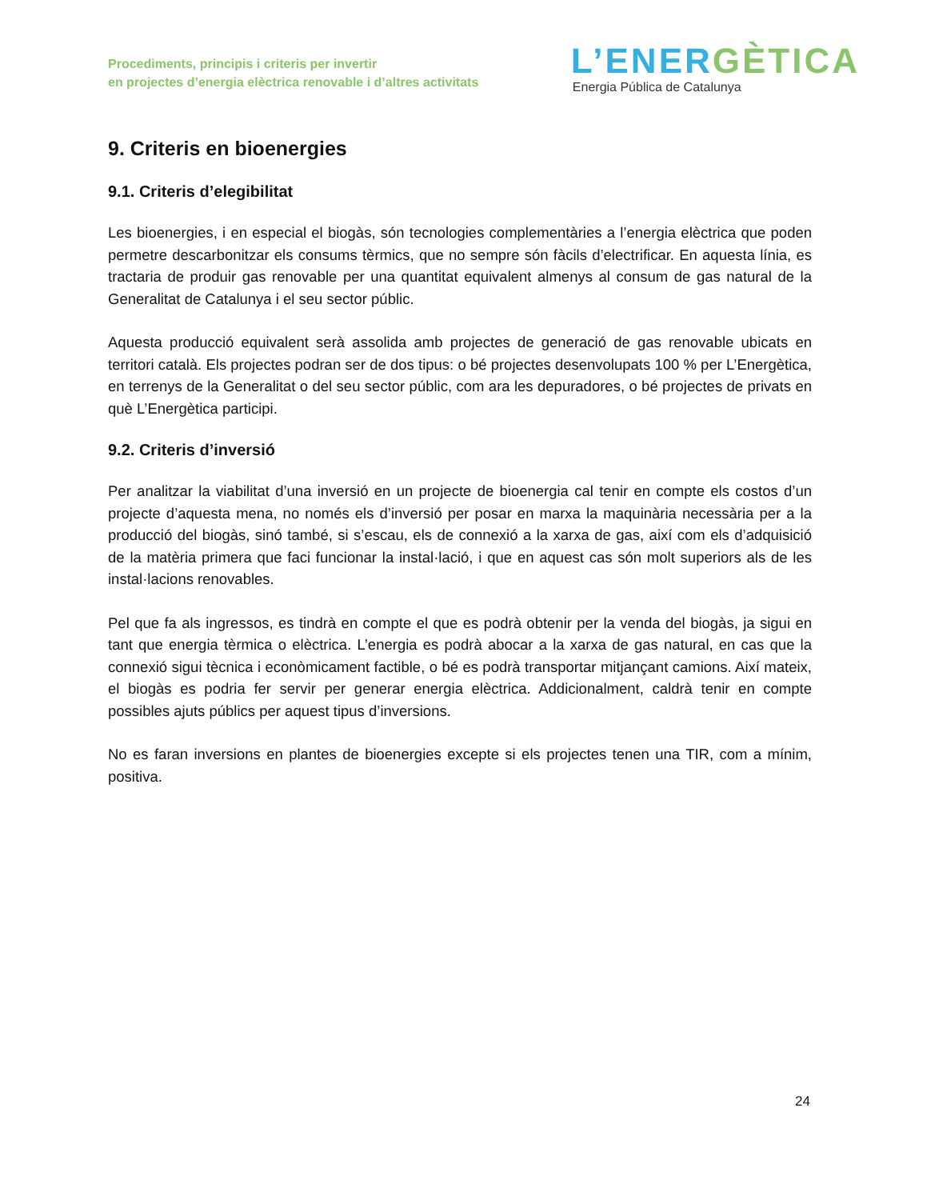Procediments, principis i criteris per invertir
en projectes d’energia elèctrica renovable i d’altres activitats
L’ENERGÈTICA
Energia Pública de Catalunya
9. Criteris en bioenergies
9.1. Criteris d’elegibilitat
Les bioenergies, i en especial el biogàs, són tecnologies complementàries a l’energia elèctrica que poden permetre descarbonitzar els consums tèrmics, que no sempre són fàcils d’electrificar. En aquesta línia, es tractaria de produir gas renovable per una quantitat equivalent almenys al consum de gas natural de la Generalitat de Catalunya i el seu sector públic.
Aquesta producció equivalent serà assolida amb projectes de generació de gas renovable ubicats en territori català. Els projectes podran ser de dos tipus: o bé projectes desenvolupats 100 % per L’Energètica, en terrenys de la Generalitat o del seu sector públic, com ara les depuradores, o bé projectes de privats en què L’Energètica participi.
9.2. Criteris d’inversió
Per analitzar la viabilitat d’una inversió en un projecte de bioenergia cal tenir en compte els costos d’un projecte d’aquesta mena, no només els d’inversió per posar en marxa la maquinària necessària per a la producció del biogàs, sinó també, si s’escau, els de connexió a la xarxa de gas, així com els d’adquisició de la matèria primera que faci funcionar la instal·lació, i que en aquest cas són molt superiors als de les instal·lacions renovables.
Pel que fa als ingressos, es tindrà en compte el que es podrà obtenir per la venda del biogàs, ja sigui en tant que energia tèrmica o elèctrica. L’energia es podrà abocar a la xarxa de gas natural, en cas que la connexió sigui tècnica i econòmicament factible, o bé es podrà transportar mitjançant camions. Així mateix, el biogàs es podria fer servir per generar energia elèctrica. Addicionalment, caldrà tenir en compte possibles ajuts públics per aquest tipus d’inversions.
No es faran inversions en plantes de bioenergies excepte si els projectes tenen una TIR, com a mínim, positiva.
24